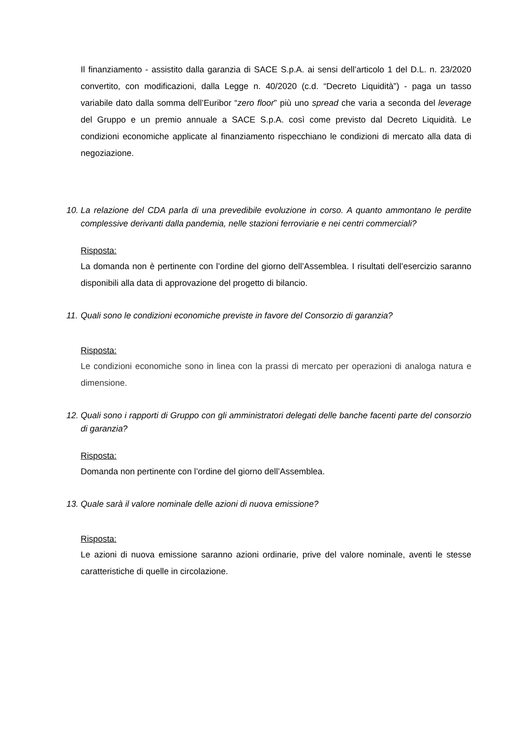Il finanziamento - assistito dalla garanzia di SACE S.p.A. ai sensi dell’articolo 1 del D.L. n. 23/2020 convertito, con modificazioni, dalla Legge n. 40/2020 (c.d. “Decreto Liquidità”) - paga un tasso variabile dato dalla somma dell’Euribor “zero floor” più uno spread che varia a seconda del leverage del Gruppo e un premio annuale a SACE S.p.A. così come previsto dal Decreto Liquidità. Le condizioni economiche applicate al finanziamento rispecchiano le condizioni di mercato alla data di negoziazione.
10. La relazione del CDA parla di una prevedibile evoluzione in corso. A quanto ammontano le perdite complessive derivanti dalla pandemia, nelle stazioni ferroviarie e nei centri commerciali?
Risposta:
La domanda non è pertinente con l’ordine del giorno dell’Assemblea. I risultati dell’esercizio saranno disponibili alla data di approvazione del progetto di bilancio.
11. Quali sono le condizioni economiche previste in favore del Consorzio di garanzia?
Risposta:
Le condizioni economiche sono in linea con la prassi di mercato per operazioni di analoga natura e dimensione.
12. Quali sono i rapporti di Gruppo con gli amministratori delegati delle banche facenti parte del consorzio di garanzia?
Risposta:
Domanda non pertinente con l’ordine del giorno dell’Assemblea.
13. Quale sarà il valore nominale delle azioni di nuova emissione?
Risposta:
Le azioni di nuova emissione saranno azioni ordinarie, prive del valore nominale, aventi le stesse caratteristiche di quelle in circolazione.